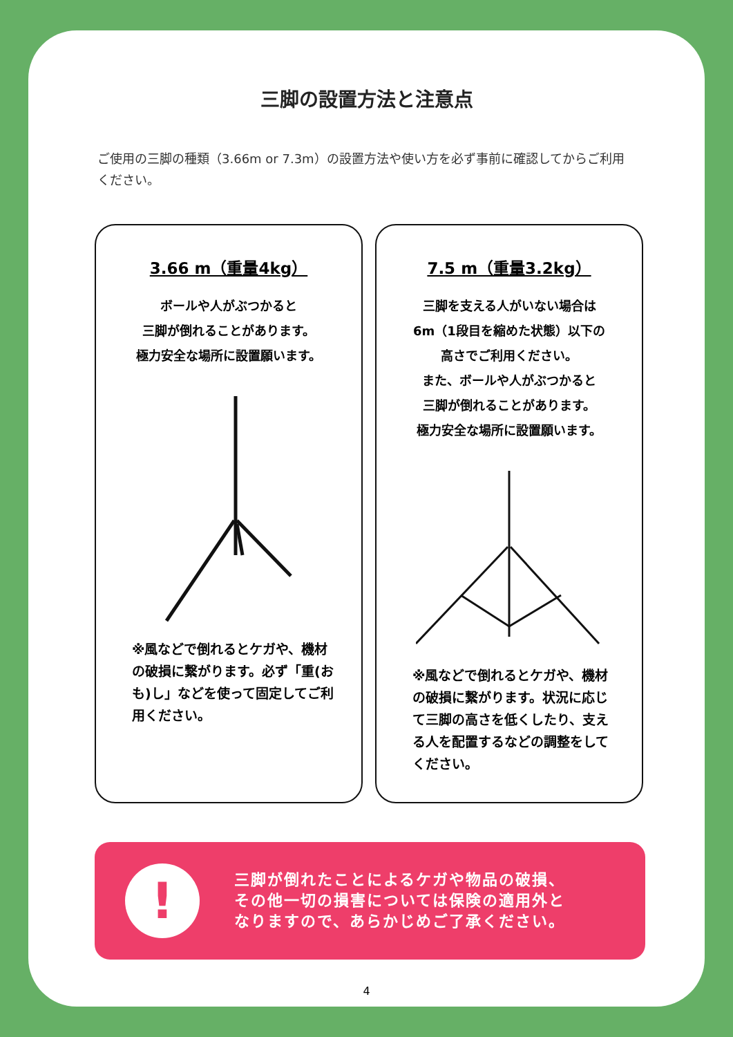三脚の設置方法と注意点
ご使用の三脚の種類（3.66m or 7.3m）の設置方法や使い方を必ず事前に確認してからご利用ください。
3.66 m（重量4kg）
ボールや人がぶつかると
三脚が倒れることがあります。
極力安全な場所に設置願います。
※風などで倒れるとケガや、機材の破損に繋がります。必ず「重(おも)し」などを使って固定してご利用ください。
7.5 m（重量3.2kg）
三脚を支える人がいない場合は
6m（1段目を縮めた状態）以下の
高さでご利用ください。
また、ボールや人がぶつかると
三脚が倒れることがあります。
極力安全な場所に設置願います。
※風などで倒れるとケガや、機材の破損に繋がります。状況に応じて三脚の高さを低くしたり、支える人を配置するなどの調整をしてください。
!
三脚が倒れたことによるケガや物品の破損、
その他一切の損害については保険の適用外と
なりますので、あらかじめご了承ください。
4